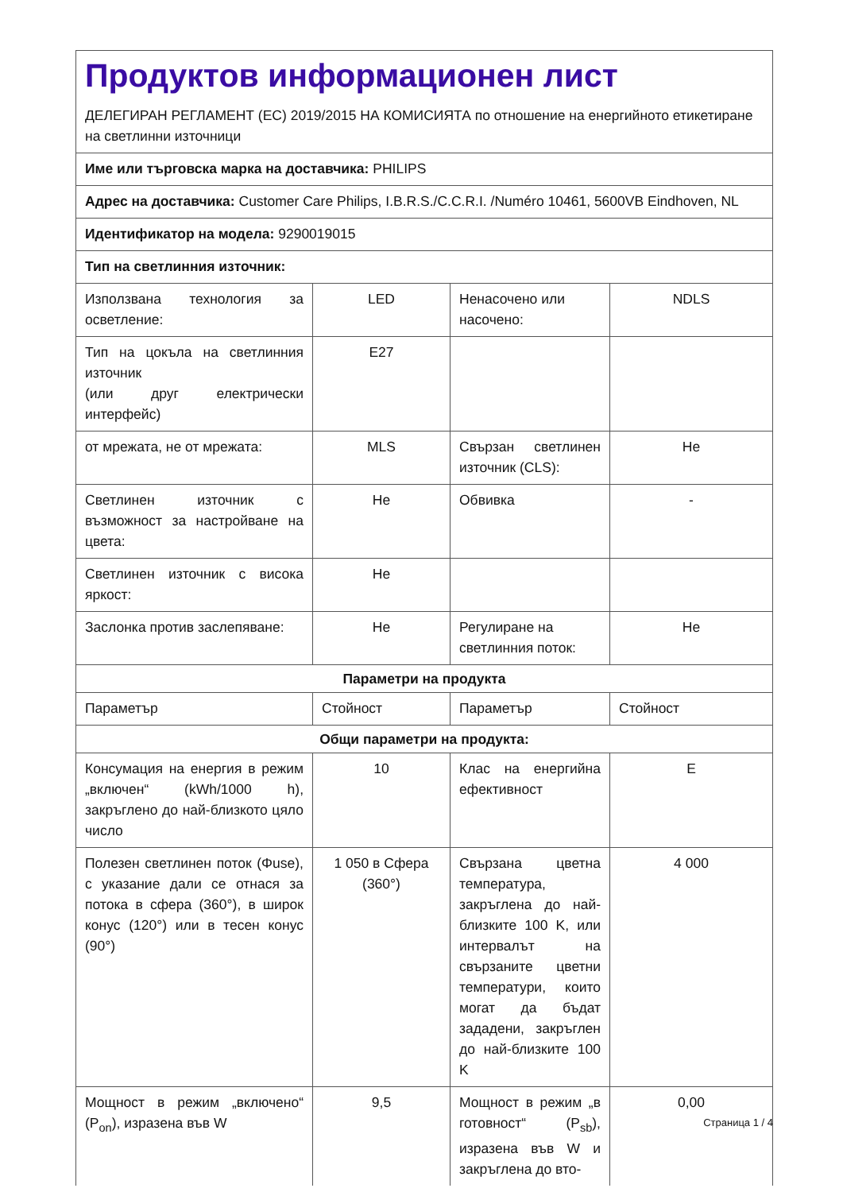| Продуктов информационен лист ДЕЛЕГИРАН РЕГЛАМЕНТ (ЕС) 2019/2015 НА КОМИСИЯТА по отношение на енергийното етикетиране на светлинни източници | | | |
| Име или търговска марка на доставчика: PHILIPS | | | |
| Адрес на доставчика: Customer Care Philips, I.B.R.S./C.C.R.I. /Numéro 10461, 5600VB Eindhoven, NL | | | |
| Идентификатор на модела: 9290019015 | | | |
| Тип на светлинния източник: | | | |
| Използвана технология за осветление: | LED | Ненасочено или насочено: | NDLS |
| Тип на цокъла на светлинния източник (или друг електрически интерфейс) | E27 | | |
| от мрежата, не от мрежата: | MLS | Свързан светлинен източник (CLS): | Не |
| Светлинен източник с възможност за настройване на цвета: | Не | Обвивка | - |
| Светлинен източник с висока яркост: | Не | | |
| Заслонка против заслепяване: | Не | Регулиране на светлинния поток: | Не |
| Параметри на продукта | | | |
| Параметър | Стойност | Параметър | Стойност |
| Общи параметри на продукта: | | | |
| Консумация на енергия в режим „включен“ (kWh/1000 h), закръглено до най-близкото цяло число | 10 | Клас на енергийна ефективност | E |
| Полезен светлинен поток (Φuse), с указание дали се отнася за потока в сфера (360°), в широк конус (120°) или в тесен конус (90°) | 1 050 в Сфера (360°) | Свързана цветна температура, закръглена до най-близките 100 K, или интервалът на свързаните цветни температури, които могат да бъдат зададени, закръглен до най-близките 100 K | 4 000 |
| Мощност в режим „включено“ (P<sub>on</sub>), изразена във W | 9,5 | Мощност в режим „в готовност“ (P<sub>sb</sub>), изразена във W и закръглена до вто- | 0,00 |
Страница 1 / 4